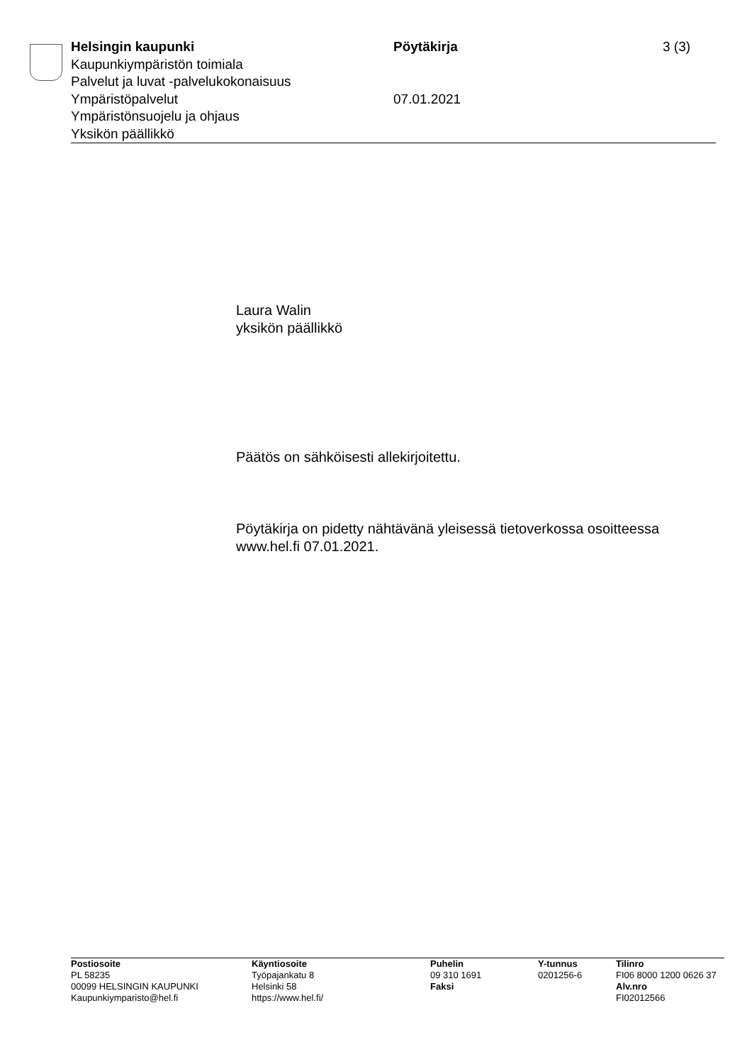Helsingin kaupunki Pöytäkirja 3 (3)
Kaupunkiympäristön toimiala
Palvelut ja luvat -palvelukokonaisuus
Ympäristöpalvelut 07.01.2021
Ympäristönsuojelu ja ohjaus
Yksikön päällikkö
Laura Walin
yksikön päällikkö
Päätös on sähköisesti allekirjoitettu.
Pöytäkirja on pidetty nähtävänä yleisessä tietoverkossa osoitteessa
www.hel.fi 07.01.2021.
Postiosoite
PL 58235
00099 HELSINGIN KAUPUNKI
Kaupunkiymparisto@hel.fi
Käyntiosoite
Työpajankatu 8
Helsinki 58
https://www.hel.fi/
Puhelin
09 310 1691
Faksi
Y-tunnus
0201256-6
Tilinro
FI06 8000 1200 0626 37
Alv.nro
FI02012566